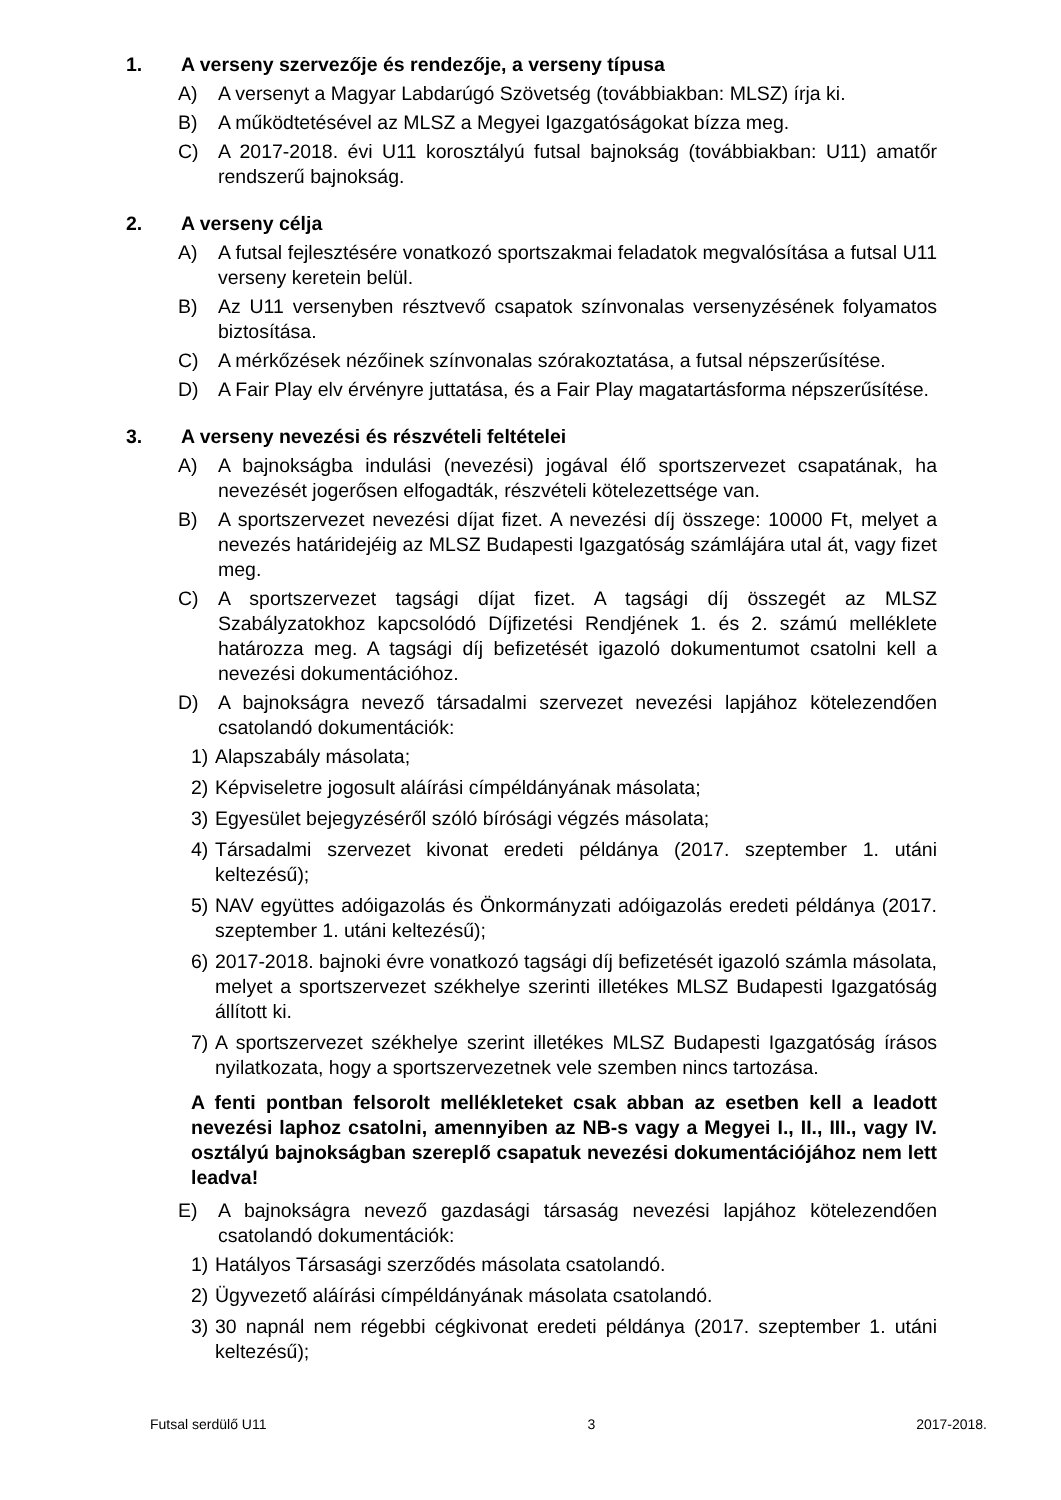1. A verseny szervezője és rendezője, a verseny típusa
A) A versenyt a Magyar Labdarúgó Szövetség (továbbiakban: MLSZ) írja ki.
B) A működtetésével az MLSZ a Megyei Igazgatóságokat bízza meg.
C) A 2017-2018. évi U11 korosztályú futsal bajnokság (továbbiakban: U11) amatőr rendszerű bajnokság.
2. A verseny célja
A) A futsal fejlesztésére vonatkozó sportszakmai feladatok megvalósítása a futsal U11 verseny keretein belül.
B) Az U11 versenyben résztvevő csapatok színvonalas versenyzésének folyamatos biztosítása.
C) A mérkőzések nézőinek színvonalas szórakoztatása, a futsal népszerűsítése.
D) A Fair Play elv érvényre juttatása, és a Fair Play magatartásforma népszerűsítése.
3. A verseny nevezési és részvételi feltételei
A) A bajnokságba indulási (nevezési) jogával élő sportszervezet csapatának, ha nevezését jogerősen elfogadták, részvételi kötelezettsége van.
B) A sportszervezet nevezési díjat fizet. A nevezési díj összege: 10000 Ft, melyet a nevezés határidejéig az MLSZ Budapesti Igazgatóság számlájára utal át, vagy fizet meg.
C) A sportszervezet tagsági díjat fizet. A tagsági díj összegét az MLSZ Szabályzatokhoz kapcsolódó Díjfizetési Rendjének 1. és 2. számú melléklete határozza meg. A tagsági díj befizetését igazoló dokumentumot csatolni kell a nevezési dokumentációhoz.
D) A bajnokságra nevező társadalmi szervezet nevezési lapjához kötelezendően csatolandó dokumentációk:
1) Alapszabály másolata;
2) Képviseletre jogosult aláírási címpéldányának másolata;
3) Egyesület bejegyzéséről szóló bírósági végzés másolata;
4) Társadalmi szervezet kivonat eredeti példánya (2017. szeptember 1. utáni keltezésű);
5) NAV együttes adóigazolás és Önkormányzati adóigazolás eredeti példánya (2017. szeptember 1. utáni keltezésű);
6) 2017-2018. bajnoki évre vonatkozó tagsági díj befizetését igazoló számla másolata, melyet a sportszervezet székhelye szerinti illetékes MLSZ Budapesti Igazgatóság állított ki.
7) A sportszervezet székhelye szerint illetékes MLSZ Budapesti Igazgatóság írásos nyilatkozata, hogy a sportszervezetnek vele szemben nincs tartozása.
A fenti pontban felsorolt mellékleteket csak abban az esetben kell a leadott nevezési laphoz csatolni, amennyiben az NB-s vagy a Megyei I., II., III., vagy IV. osztályú bajnokságban szereplő csapatuk nevezési dokumentációjához nem lett leadva!
E) A bajnokságra nevező gazdasági társaság nevezési lapjához kötelezendően csatolandó dokumentációk:
1) Hatályos Társasági szerződés másolata csatolandó.
2) Ügyvezető aláírási címpéldányának másolata csatolandó.
3) 30 napnál nem régebbi cégkivonat eredeti példánya (2017. szeptember 1. utáni keltezésű);
Futsal serdülő U11 3 2017-2018.